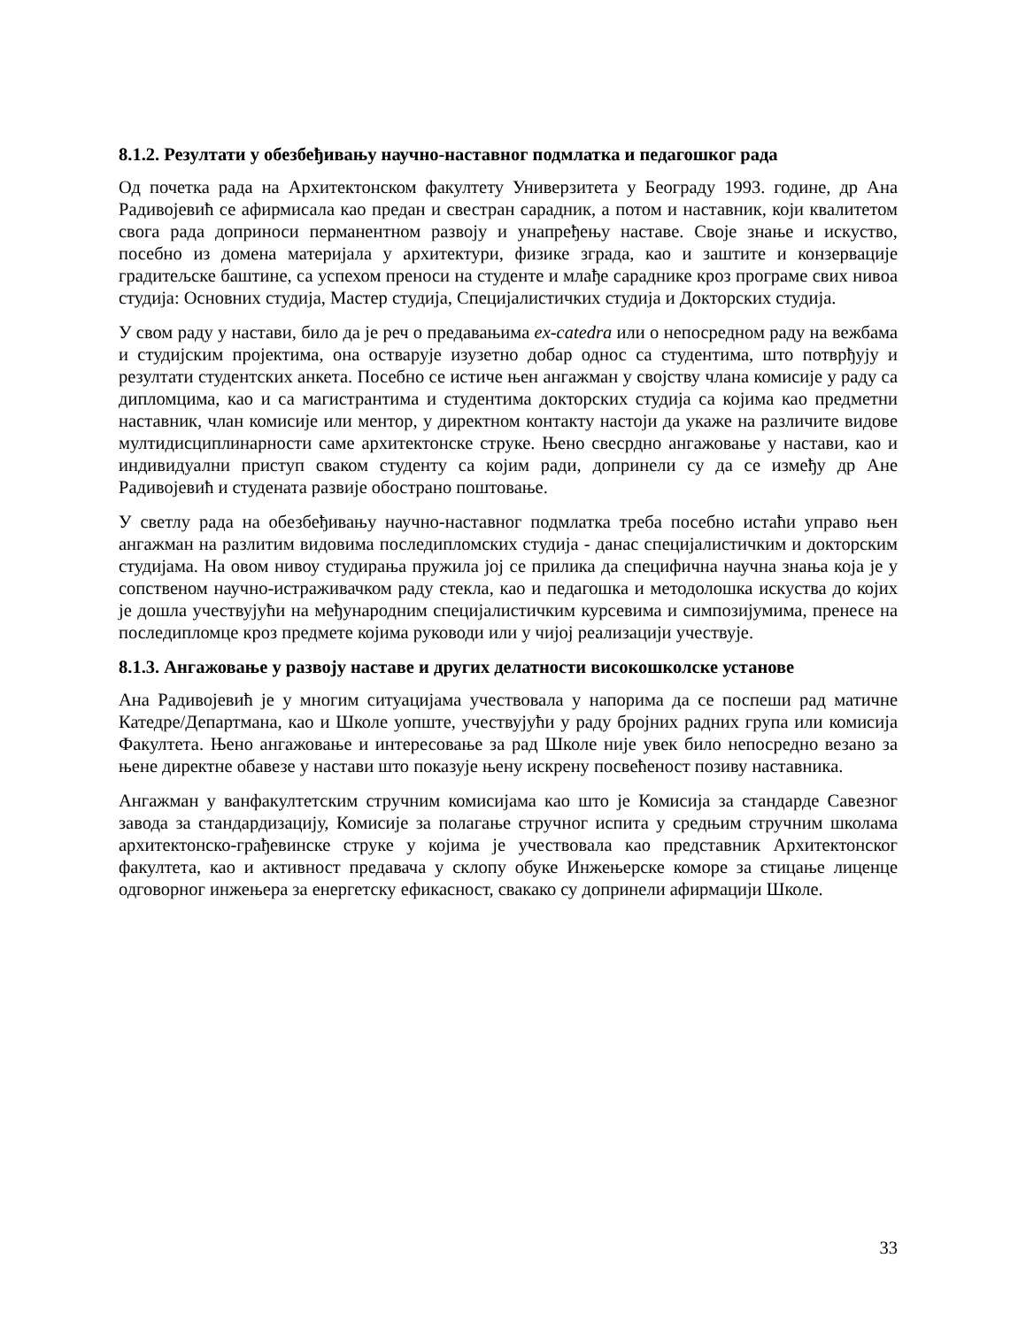8.1.2. Резултати у обезбеђивању научно-наставног подмлатка и педагошког рада
Од почетка рада на Архитектонском факултету Универзитета у Београду 1993. године, др Ана Радивојевић се афирмисала као предан и свестран сарадник, а потом и наставник, који квалитетом свога рада доприноси перманентном развоју и унапређењу наставе. Своје знање и искуство, посебно из домена материјала у архитектури, физике зграда, као и заштите и конзервације градитељске баштине, са успехом преноси на студенте и млађе сараднике кроз програме свих нивоа студија: Основних студија, Мастер студија, Специјалистичких студија и Докторских студија.
У свом раду у настави, било да је реч о предавањима ex-catedra или о непосредном раду на вежбама и студијским пројектима, она остварује изузетно добар однос са студентима, што потврђују и резултати студентских анкета. Посебно се истиче њен ангажман у својству члана комисије у раду са дипломцима, као и са магистрантима и студентима докторских студија са којима као предметни наставник, члан комисије или ментор, у директном контакту настоји да укаже на различите видове мултидисциплинарности саме архитектонске струке. Њено свесрдно ангажовање у настави, као и индивидуални приступ сваком студенту са којим ради, допринели су да се између др Ане Радивојевић и студената развије обострано поштовање.
У светлу рада на обезбеђивању научно-наставног подмлатка треба посебно истаћи управо њен ангажман на разлитим видовима последипломских студија - данас специјалистичким и докторским студијама. На овом нивоу студирања пружила јој се прилика да специфична научна знања која је у сопственом научно-истраживачком раду стекла, као и педагошка и методолошка искуства до којих је дошла учествујући на међународним специјалистичким курсевима и симпозијумима, пренесе на последипломце кроз предмете којима руководи или у чијој реализацији учествује.
8.1.3. Ангажовање у развоју наставе и других делатности високошколске установе
Ана Радивојевић је у многим ситуацијама учествовала у напорима да се поспеши рад матичне Катедре/Департмана, као и Школе уопште, учествујући у раду бројних радних група или комисија Факултета. Њено ангажовање и интересовање за рад Школе није увек било непосредно везано за њене директне обавезе у настави што показује њену искрену посвећеност позиву наставника.
Ангажман у ванфакултетским стручним комисијама као што је Комисија за стандарде Савезног завода за стандардизацију, Комисије за полагање стручног испита у средњим стручним школама архитектонско-грађевинске струке у којима је учествовала као представник Архитектонског факултета, као и активност предавача у склопу обуке Инжењерске коморе за стицање лиценце одговорног инжењера за енергетску ефикасност, свакако су допринели афирмацији Школе.
33